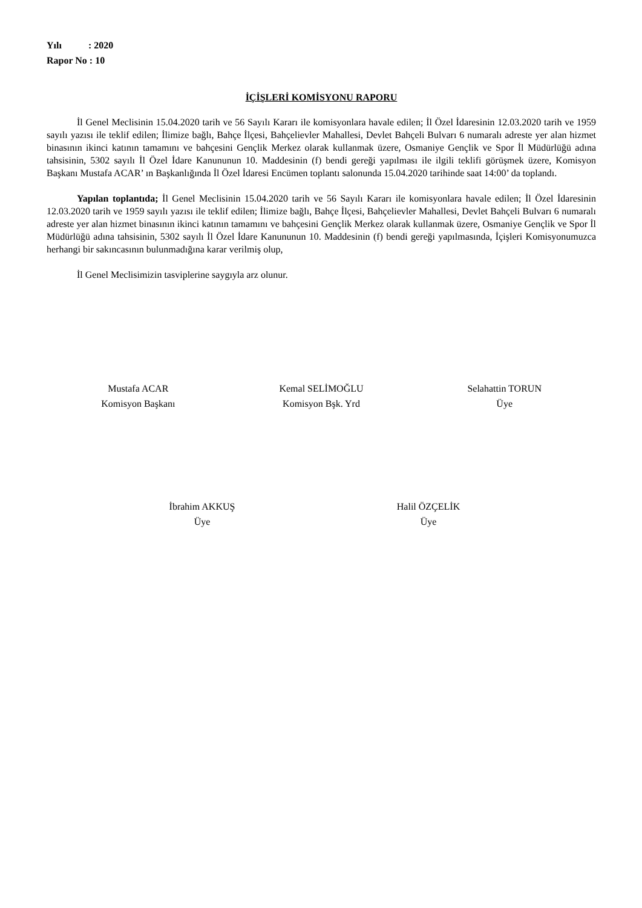Yılı : 2020
Rapor No : 10
İÇİŞLERİ KOMİSYONU RAPORU
İl Genel Meclisinin 15.04.2020 tarih ve 56 Sayılı Kararı ile komisyonlara havale edilen; İl Özel İdaresinin 12.03.2020 tarih ve 1959 sayılı yazısı ile teklif edilen; İlimize bağlı, Bahçe İlçesi, Bahçelievler Mahallesi, Devlet Bahçeli Bulvarı 6 numaralı adreste yer alan hizmet binasının ikinci katının tamamını ve bahçesini Gençlik Merkez olarak kullanmak üzere, Osmaniye Gençlik ve Spor İl Müdürlüğü adına tahsisinin, 5302 sayılı İl Özel İdare Kanununun 10. Maddesinin (f) bendi gereği yapılması ile ilgili teklifi görüşmek üzere, Komisyon Başkanı Mustafa ACAR’ ın Başkanlığında İl Özel İdaresi Encümen toplantı salonunda 15.04.2020 tarihinde saat 14:00’ da toplandı.
Yapılan toplantıda; İl Genel Meclisinin 15.04.2020 tarih ve 56 Sayılı Kararı ile komisyonlara havale edilen; İl Özel İdaresinin 12.03.2020 tarih ve 1959 sayılı yazısı ile teklif edilen; İlimize bağlı, Bahçe İlçesi, Bahçelievler Mahallesi, Devlet Bahçeli Bulvarı 6 numaralı adreste yer alan hizmet binasının ikinci katının tamamını ve bahçesini Gençlik Merkez olarak kullanmak üzere, Osmaniye Gençlik ve Spor İl Müdürlüğü adına tahsisinin, 5302 sayılı İl Özel İdare Kanununun 10. Maddesinin (f) bendi gereği yapılmasında, İçişleri Komisyonumuzca herhangi bir sakıncasının bulunmadığına karar verilmiş olup,
İl Genel Meclisimizin tasviplerine saygıyla arz olunur.
Mustafa ACAR
Komisyon Başkanı
Kemal SELİMOĞLU
Komisyon Bşk. Yrd
Selahattin TORUN
Üye
İbrahim AKKUŞ
Üye
Halil ÖZÇELİK
Üye